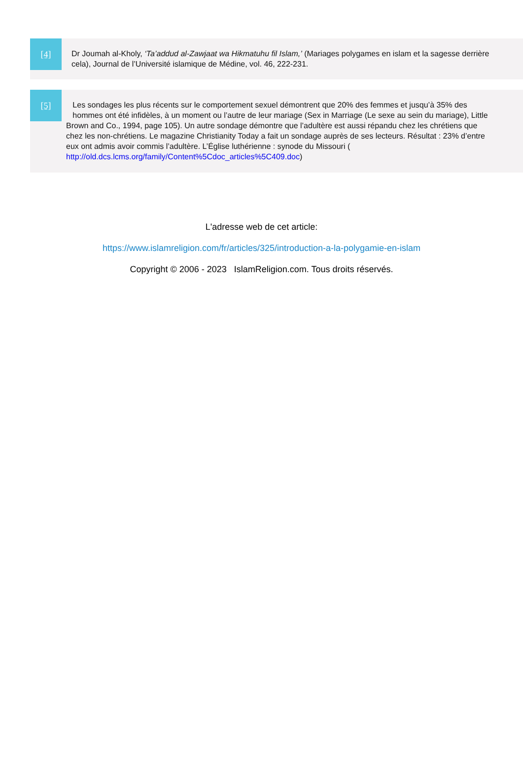[4]
Dr Joumah al-Kholy, ‘Ta’addud al-Zawjaat wa Hikmatuhu fil Islam,’ (Mariages polygames en islam et la sagesse derrière
cela), Journal de l’Université islamique de Médine, vol. 46, 222-231.
[5]
Les sondages les plus récents sur le comportement sexuel démontrent que 20% des femmes et jusqu’à 35% des
hommes ont été infidèles, à un moment ou l’autre de leur mariage (Sex in Marriage (Le sexe au sein du mariage), Little
Brown and Co., 1994, page 105). Un autre sondage démontre que l’adultère est aussi répandu chez les chrétiens que
chez les non-chrétiens. Le magazine Christianity Today a fait un sondage auprès de ses lecteurs. Résultat : 23% d’entre
eux ont admis avoir commis l’adultère. L’Église luthérienne : synode du Missouri (
http://old.dcs.lcms.org/family/Content%5Cdoc_articles%5C409.doc)
L'adresse web de cet article:
https://www.islamreligion.com/fr/articles/325/introduction-a-la-polygamie-en-islam
Copyright © 2006 - 2023 IslamReligion.com. Tous droits réservés.